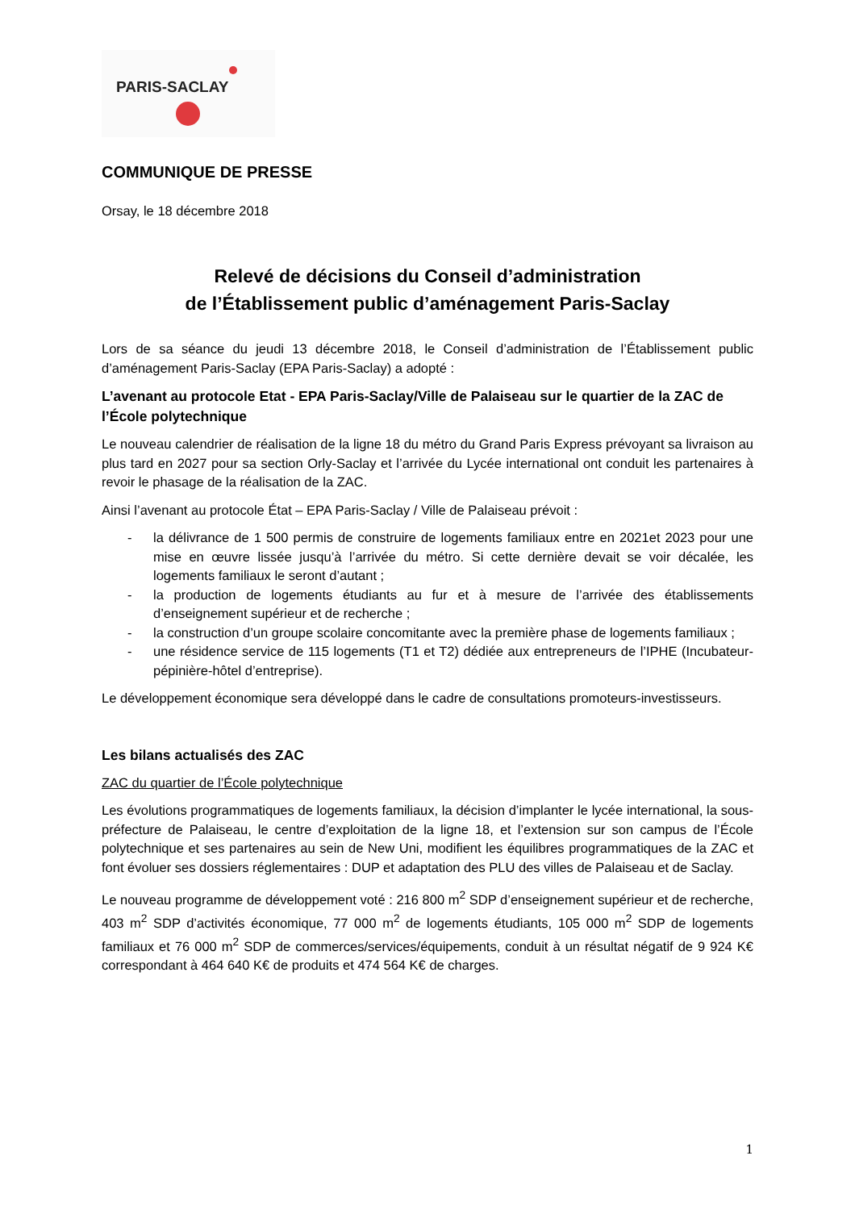PARIS-SACLAY
COMMUNIQUE DE PRESSE
Orsay, le 18 décembre 2018
Relevé de décisions du Conseil d’administration
de l’Établissement public d’aménagement Paris-Saclay
Lors de sa séance du jeudi 13 décembre 2018, le Conseil d’administration de l’Établissement public d’aménagement Paris-Saclay (EPA Paris-Saclay) a adopté :
L’avenant au protocole Etat - EPA Paris-Saclay/Ville de Palaiseau sur le quartier de la ZAC de l’École polytechnique
Le nouveau calendrier de réalisation de la ligne 18 du métro du Grand Paris Express prévoyant sa livraison au plus tard en 2027 pour sa section Orly-Saclay et l’arrivée du Lycée international ont conduit les partenaires à revoir le phasage de la réalisation de la ZAC.
Ainsi l’avenant au protocole État – EPA Paris-Saclay / Ville de Palaiseau prévoit :
- la délivrance de 1 500 permis de construire de logements familiaux entre en 2021et 2023 pour une mise en œuvre lissée jusqu’à l’arrivée du métro. Si cette dernière devait se voir décalée, les logements familiaux le seront d’autant ;
- la production de logements étudiants au fur et à mesure de l’arrivée des établissements d’enseignement supérieur et de recherche ;
- la construction d’un groupe scolaire concomitante avec la première phase de logements familiaux ;
- une résidence service de 115 logements (T1 et T2) dédiée aux entrepreneurs de l’IPHE (Incubateur-pépinière-hôtel d’entreprise).
Le développement économique sera développé dans le cadre de consultations promoteurs-investisseurs.
Les bilans actualisés des ZAC
ZAC du quartier de l’École polytechnique
Les évolutions programmatiques de logements familiaux, la décision d’implanter le lycée international, la sous-préfecture de Palaiseau, le centre d’exploitation de la ligne 18, et l’extension sur son campus de l’École polytechnique et ses partenaires au sein de New Uni, modifient les équilibres programmatiques de la ZAC et font évoluer ses dossiers réglementaires : DUP et adaptation des PLU des villes de Palaiseau et de Saclay.
Le nouveau programme de développement voté : 216 800 m<sup>2</sup> SDP d’enseignement supérieur et de recherche, 403 m<sup>2</sup> SDP d’activités économique, 77 000 m<sup>2</sup> de logements étudiants, 105 000 m<sup>2</sup> SDP de logements familiaux et 76 000 m<sup>2</sup> SDP de commerces/services/équipements, conduit à un résultat négatif de 9 924 K€ correspondant à 464 640 K€ de produits et 474 564 K€ de charges.
1